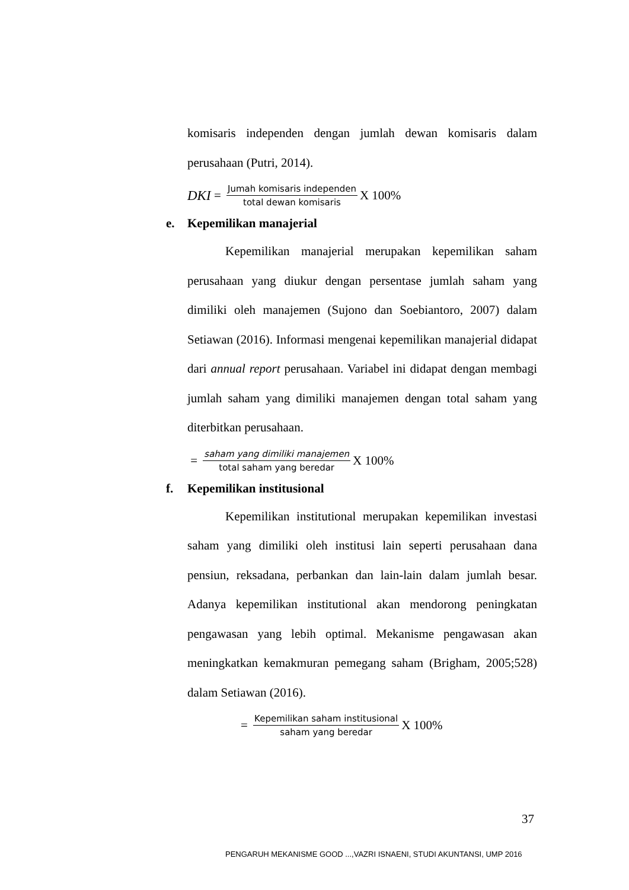komisaris independen dengan jumlah dewan komisaris dalam perusahaan (Putri, 2014).
DKI = Jumah komisaris independen total dewan komisaris X 100%
e. Kepemilikan manajerial
Kepemilikan manajerial merupakan kepemilikan saham perusahaan yang diukur dengan persentase jumlah saham yang dimiliki oleh manajemen (Sujono dan Soebiantoro, 2007) dalam Setiawan (2016). Informasi mengenai kepemilikan manajerial didapat dari annual report perusahaan. Variabel ini didapat dengan membagi jumlah saham yang dimiliki manajemen dengan total saham yang diterbitkan perusahaan.
= saham yang dimiliki manajemen total saham yang beredar X 100%
f. Kepemilikan institusional
Kepemilikan institutional merupakan kepemilikan investasi saham yang dimiliki oleh institusi lain seperti perusahaan dana pensiun, reksadana, perbankan dan lain-lain dalam jumlah besar. Adanya kepemilikan institutional akan mendorong peningkatan pengawasan yang lebih optimal. Mekanisme pengawasan akan meningkatkan kemakmuran pemegang saham (Brigham, 2005;528) dalam Setiawan (2016).
= Kepemilikan saham institusional saham yang beredar X 100%
37
PENGARUH MEKANISME GOOD ...,VAZRI ISNAENI, STUDI AKUNTANSI, UMP 2016